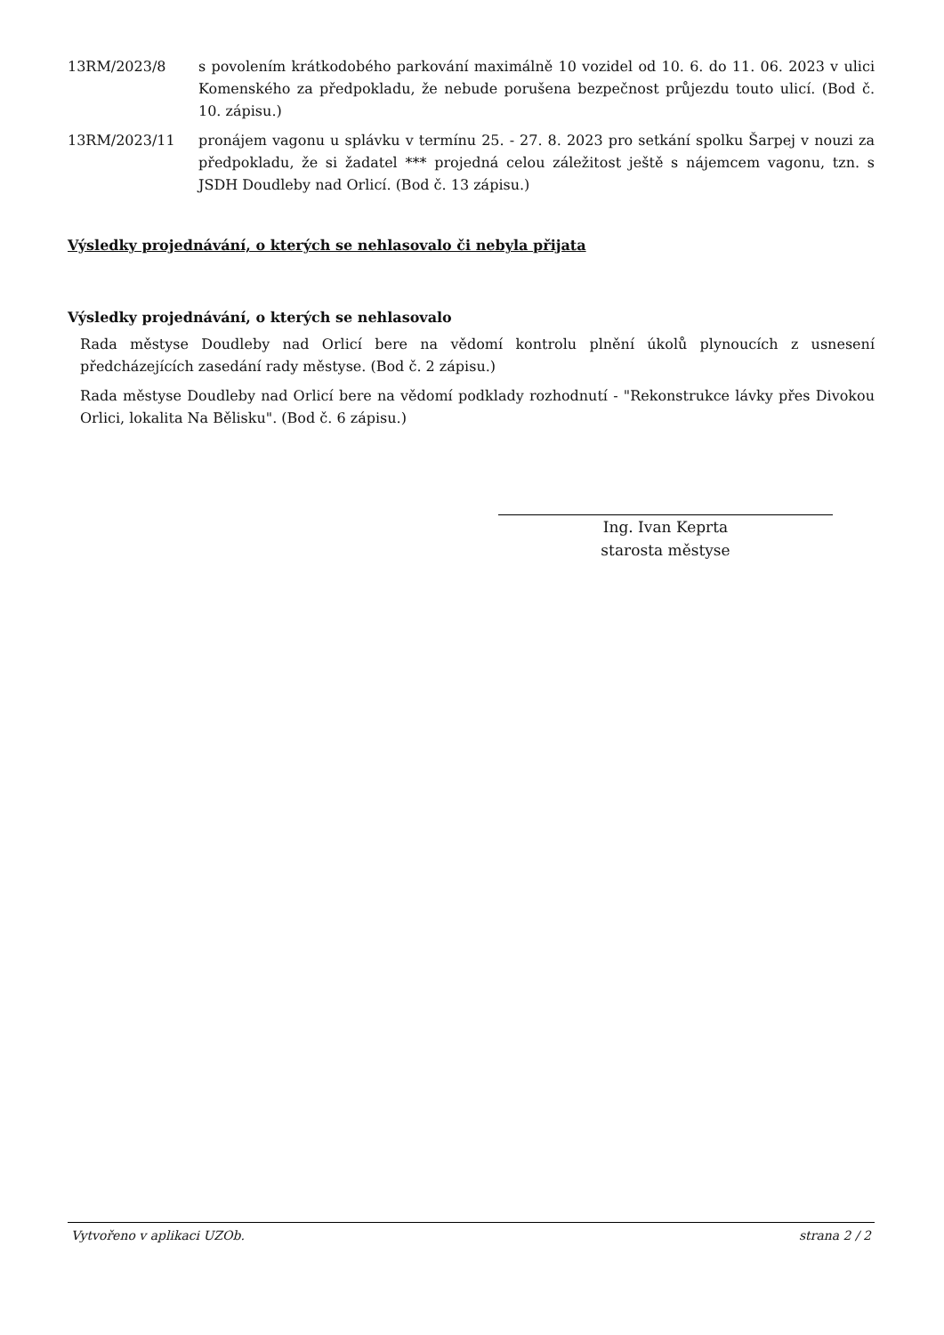13RM/2023/8 s povolením krátkodobého parkování maximálně 10 vozidel od 10. 6. do 11. 06. 2023 v ulici Komenského za předpokladu, že nebude porušena bezpečnost průjezdu touto ulicí. (Bod č. 10. zápisu.)
13RM/2023/11 pronájem vagonu u splávku v termínu 25. - 27. 8. 2023 pro setkání spolku Šarpej v nouzi za předpokladu, že si žadatel *** projedná celou záležitost ještě s nájemcem vagonu, tzn. s JSDH Doudleby nad Orlicí. (Bod č. 13 zápisu.)
Výsledky projednávání, o kterých se nehlasovalo či nebyla přijata
Výsledky projednávání, o kterých se nehlasovalo
Rada městyse Doudleby nad Orlicí bere na vědomí kontrolu plnění úkolů plynoucích z usnesení předcházejících zasedání rady městyse. (Bod č. 2 zápisu.)
Rada městyse Doudleby nad Orlicí bere na vědomí podklady rozhodnutí - "Rekonstrukce lávky přes Divokou Orlici, lokalita Na Bělisku". (Bod č. 6 zápisu.)
Ing. Ivan Keprta
starosta městyse
Vytvořeno v aplikaci UZOb. strana 2 / 2